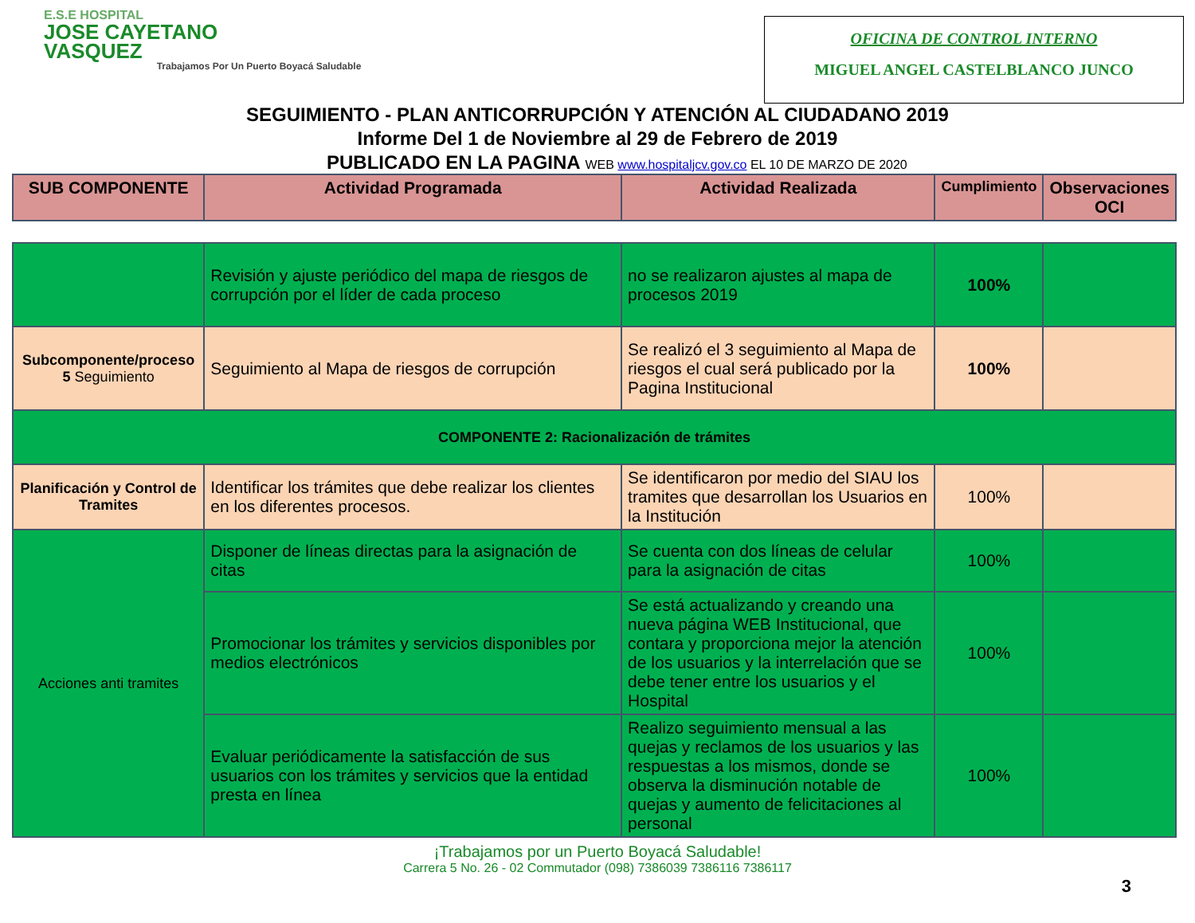E.S.E HOSPITAL
JOSE CAYETANO
VASQUEZ
Trabajamos Por Un Puerto Boyacá Saludable
OFICINA DE CONTROL INTERNO
MIGUEL ANGEL CASTELBLANCO JUNCO
SEGUIMIENTO - PLAN ANTICORRUPCIÓN Y ATENCIÓN AL CIUDADANO 2019
Informe Del 1 de Noviembre al 29 de Febrero de 2019
PUBLICADO EN LA PAGINA WEB www.hospitaljcv.gov.co EL 10 DE MARZO DE 2020
| SUB COMPONENTE | Actividad Programada | Actividad Realizada | Cumplimiento | Observaciones OCI |
| --- | --- | --- | --- | --- |
| | Revisión y ajuste periódico del mapa de riesgos de corrupción por el líder de cada proceso | no se realizaron ajustes al mapa de procesos 2019 | 100% | |
| Subcomponente/proceso 5 Seguimiento | Seguimiento al Mapa de riesgos de corrupción | Se realizó el 3 seguimiento al Mapa de riesgos el cual será publicado por la Pagina Institucional | 100% | |
| COMPONENTE 2: Racionalización de trámites | | | | |
| Planificación y Control de Tramites | Identificar los trámites que debe realizar los clientes en los diferentes procesos. | Se identificaron por medio del SIAU los tramites que desarrollan los Usuarios en la Institución | 100% | |
| Acciones anti tramites | Disponer de líneas directas para la asignación de citas | Se cuenta con dos líneas de celular para la asignación de citas | 100% | |
| | Promocionar los trámites y servicios disponibles por medios electrónicos | Se está actualizando y creando una nueva página WEB Institucional, que contara y proporciona mejor la atención de los usuarios y la interrelación que se debe tener entre los usuarios y el Hospital | 100% | |
| | Evaluar periódicamente la satisfacción de sus usuarios con los trámites y servicios que la entidad presta en línea | Realizo seguimiento mensual a las quejas y reclamos de los usuarios y las respuestas a los mismos, donde se observa la disminución notable de quejas y aumento de felicitaciones al personal | 100% | |
¡Trabajamos por un Puerto Boyacá Saludable!
Carrera 5 No. 26 - 02 Commutador (098) 7386039 7386116 7386117
3